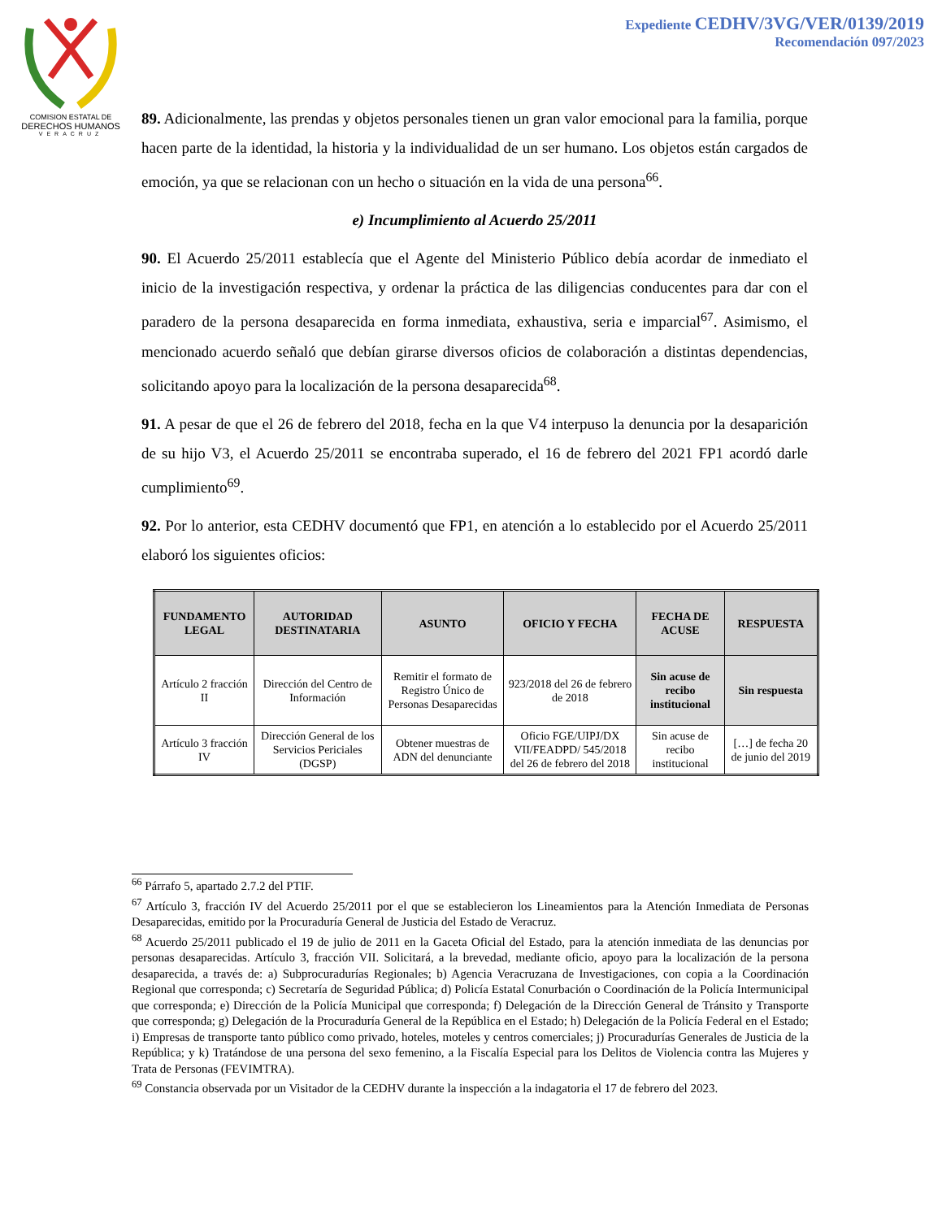COMISION ESTATAL DE
DERECHOS HUMANOS
VERACRUZ
Expediente CEDHV/3VG/VER/0139/2019
Recomendación 097/2023
89. Adicionalmente, las prendas y objetos personales tienen un gran valor emocional para la familia, porque hacen parte de la identidad, la historia y la individualidad de un ser humano. Los objetos están cargados de emoción, ya que se relacionan con un hecho o situación en la vida de una persona<sup>66</sup>.
e) Incumplimiento al Acuerdo 25/2011
90. El Acuerdo 25/2011 establecía que el Agente del Ministerio Público debía acordar de inmediato el inicio de la investigación respectiva, y ordenar la práctica de las diligencias conducentes para dar con el paradero de la persona desaparecida en forma inmediata, exhaustiva, seria e imparcial<sup>67</sup>. Asimismo, el mencionado acuerdo señaló que debían girarse diversos oficios de colaboración a distintas dependencias, solicitando apoyo para la localización de la persona desaparecida<sup>68</sup>.
91. A pesar de que el 26 de febrero del 2018, fecha en la que V4 interpuso la denuncia por la desaparición de su hijo V3, el Acuerdo 25/2011 se encontraba superado, el 16 de febrero del 2021 FP1 acordó darle cumplimiento<sup>69</sup>.
92. Por lo anterior, esta CEDHV documentó que FP1, en atención a lo establecido por el Acuerdo 25/2011 elaboró los siguientes oficios:
| FUNDAMENTO LEGAL | AUTORIDAD DESTINATARIA | ASUNTO | OFICIO Y FECHA | FECHA DE ACUSE | RESPUESTA |
| --- | --- | --- | --- | --- | --- |
| Artículo 2 fracción II | Dirección del Centro de Información | Remitir el formato de Registro Único de Personas Desaparecidas | 923/2018 del 26 de febrero de 2018 | Sin acuse de recibo institucional | Sin respuesta |
| Artículo 3 fracción IV | Dirección General de los Servicios Periciales (DGSP) | Obtener muestras de ADN del denunciante | Oficio FGE/UIPJ/DX VII/FEADPD/ 545/2018 del 26 de febrero del 2018 | Sin acuse de recibo institucional | […] de fecha 20 de junio del 2019 |
<sup>66</sup> Párrafo 5, apartado 2.7.2 del PTIF.
<sup>67</sup> Artículo 3, fracción IV del Acuerdo 25/2011 por el que se establecieron los Lineamientos para la Atención Inmediata de Personas Desaparecidas, emitido por la Procuraduría General de Justicia del Estado de Veracruz.
<sup>68</sup> Acuerdo 25/2011 publicado el 19 de julio de 2011 en la Gaceta Oficial del Estado, para la atención inmediata de las denuncias por personas desaparecidas. Artículo 3, fracción VII. Solicitará, a la brevedad, mediante oficio, apoyo para la localización de la persona desaparecida, a través de: a) Subprocuradurías Regionales; b) Agencia Veracruzana de Investigaciones, con copia a la Coordinación Regional que corresponda; c) Secretaría de Seguridad Pública; d) Policía Estatal Conurbación o Coordinación de la Policía Intermunicipal que corresponda; e) Dirección de la Policía Municipal que corresponda; f) Delegación de la Dirección General de Tránsito y Transporte que corresponda; g) Delegación de la Procuraduría General de la República en el Estado; h) Delegación de la Policía Federal en el Estado; i) Empresas de transporte tanto público como privado, hoteles, moteles y centros comerciales; j) Procuradurías Generales de Justicia de la República; y k) Tratándose de una persona del sexo femenino, a la Fiscalía Especial para los Delitos de Violencia contra las Mujeres y Trata de Personas (FEVIMTRA).
<sup>69</sup> Constancia observada por un Visitador de la CEDHV durante la inspección a la indagatoria el 17 de febrero del 2023.